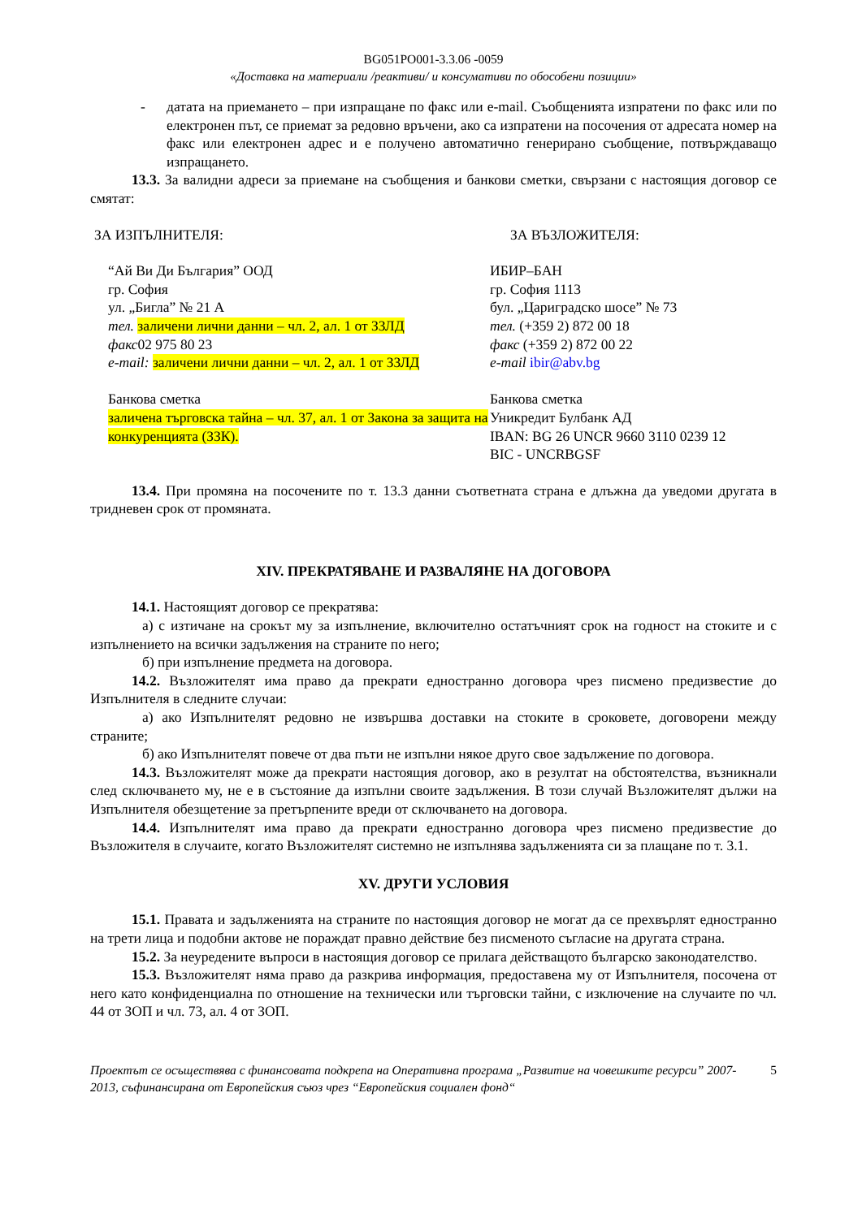BG051PO001-3.3.06 -0059
«Доставка на материали /реактиви/ и консумативи по обособени позиции»
- датата на приемането – при изпращане по факс или e-mail. Съобщенията изпратени по факс или по електронен път, се приемат за редовно връчени, ако са изпратени на посочения от адресата номер на факс или електронен адрес и е получено автоматично генерирано съобщение, потвърждаващо изпращането.
13.3. За валидни адреси за приемане на съобщения и банкови сметки, свързани с настоящия договор се смятат:
ЗА ИЗПЪЛНИТЕЛЯ: ЗА ВЪЗЛОЖИТЕЛЯ:
“Ай Ви Ди България” ООД
гр. София
ул. „Бигла” № 21 А
тел. заличени лични данни – чл. 2, ал. 1 от ЗЗЛД
факс02 975 80 23
e-mail: заличени лични данни – чл. 2, ал. 1 от ЗЗЛД
Банкова сметка
заличена търговска тайна – чл. 37, ал. 1 от Закона за защита на конкуренцията (ЗЗК).
ИБИР–БАН
гр. София 1113
бул. „Цариградско шосе” № 73
тел. (+359 2) 872 00 18
факс (+359 2) 872 00 22
e-mail ibir@abv.bg
Банкова сметка
Уникредит Булбанк АД
IBAN: BG 26 UNCR 9660 3110 0239 12
BIC - UNCRBGSF
13.4. При промяна на посочените по т. 13.3 данни съответната страна е длъжна да уведоми другата в тридневен срок от промяната.
XIV. ПРЕКРАТЯВАНЕ И РАЗВАЛЯНЕ НА ДОГОВОРА
14.1. Настоящият договор се прекратява:
а) с изтичане на срокът му за изпълнение, включително остатъчният срок на годност на стоките и с изпълнението на всички задължения на страните по него;
б) при изпълнение предмета на договора.
14.2. Възложителят има право да прекрати едностранно договора чрез писмено предизвестие до Изпълнителя в следните случаи:
а) ако Изпълнителят редовно не извършва доставки на стоките в сроковете, договорени между страните;
б) ако Изпълнителят повече от два пъти не изпълни някое друго свое задължение по договора.
14.3. Възложителят може да прекрати настоящия договор, ако в резултат на обстоятелства, възникнали след сключването му, не е в състояние да изпълни своите задължения. В този случай Възложителят дължи на Изпълнителя обезщетение за претърпените вреди от сключването на договора.
14.4. Изпълнителят има право да прекрати едностранно договора чрез писмено предизвестие до Възложителя в случаите, когато Възложителят системно не изпълнява задълженията си за плащане по т. 3.1.
XV. ДРУГИ УСЛОВИЯ
15.1. Правата и задълженията на страните по настоящия договор не могат да се прехвърлят едностранно на трети лица и подобни актове не пораждат правно действие без писменото съгласие на другата страна.
15.2. За неуредените въпроси в настоящия договор се прилага действащото българско законодателство.
15.3. Възложителят няма право да разкрива информация, предоставена му от Изпълнителя, посочена от него като конфиденциална по отношение на технически или търговски тайни, с изключение на случаите по чл. 44 от ЗОП и чл. 73, ал. 4 от ЗОП.
Проектът се осъществява с финансовата подкрепа на Оперативна програма „Развитие на човешките ресурси” 2007-2013, съфинансирана от Европейския съюз чрез “Европейския социален фонд“
5